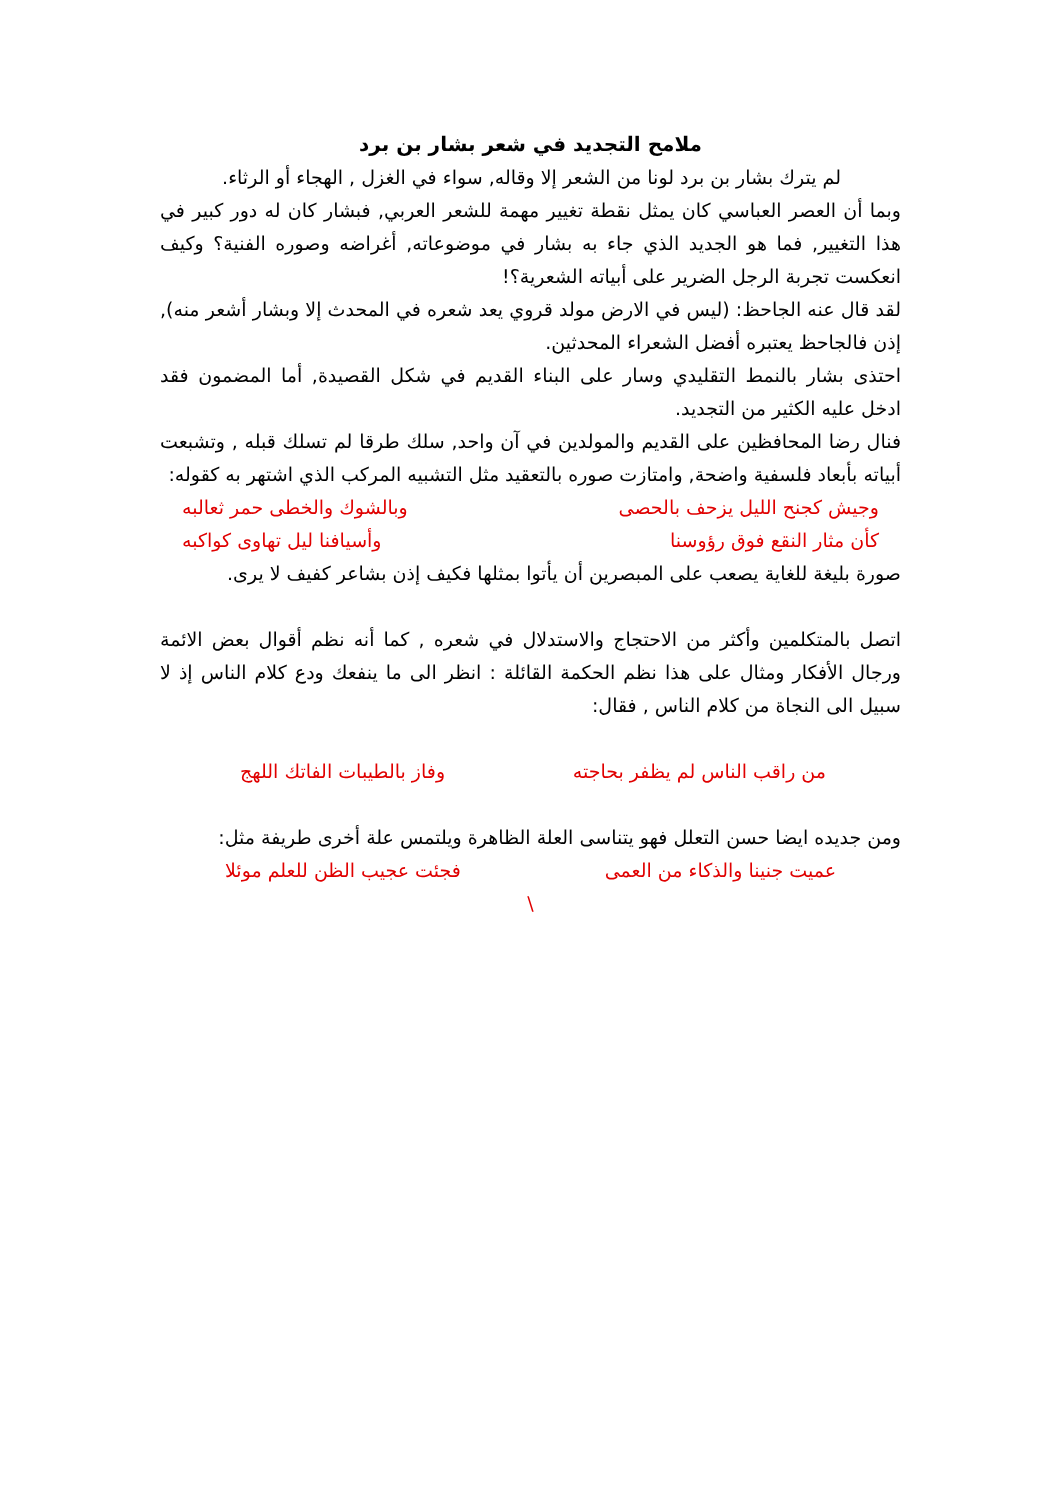ملامح التجديد في شعر بشار بن برد
لم يترك بشار بن برد لونا من الشعر إلا وقاله, سواء في الغزل , الهجاء أو الرثاء.
وبما أن العصر العباسي كان يمثل نقطة تغيير مهمة للشعر العربي, فبشار كان له دور كبير في هذا التغيير, فما هو الجديد الذي جاء به بشار في موضوعاته, أغراضه وصوره الفنية؟ وكيف انعكست تجربة الرجل الضرير على أبياته الشعرية؟!
لقد قال عنه الجاحظ: (ليس في الارض مولد قروي يعد شعره في المحدث إلا وبشار أشعر منه), إذن فالجاحظ يعتبره أفضل الشعراء المحدثين.
احتذى بشار بالنمط التقليدي وسار على البناء القديم في شكل القصيدة, أما المضمون فقد ادخل عليه الكثير من التجديد.
فنال رضا المحافظين على القديم والمولدين في آن واحد, سلك طرقا لم تسلك قبله , وتشبعت أبياته بأبعاد فلسفية واضحة, وامتازت صوره بالتعقيد مثل التشبيه المركب الذي اشتهر به كقوله:
وجيش كجنح الليل يزحف بالحصى وبالشوك والخطى حمر ثعالبه
كأن مثار النقع فوق رؤوسنا وأسيافنا ليل تهاوى كواكبه
صورة بليغة للغاية يصعب على المبصرين أن يأتوا بمثلها فكيف إذن بشاعر كفيف لا يرى.
اتصل بالمتكلمين وأكثر من الاحتجاج والاستدلال في شعره , كما أنه نظم أقوال بعض الائمة ورجال الأفكار ومثال على هذا نظم الحكمة القائلة : انظر الى ما ينفعك ودع كلام الناس إذ لا سبيل الى النجاة من كلام الناس , فقال:
من راقب الناس لم يظفر بحاجته وفاز بالطيبات الفاتك اللهج
ومن جديده ايضا حسن التعلل فهو يتناسى العلة الظاهرة ويلتمس علة أخرى طريفة مثل:
عميت جنينا والذكاء من العمى فجئت عجيب الظن للعلم موئلا
\